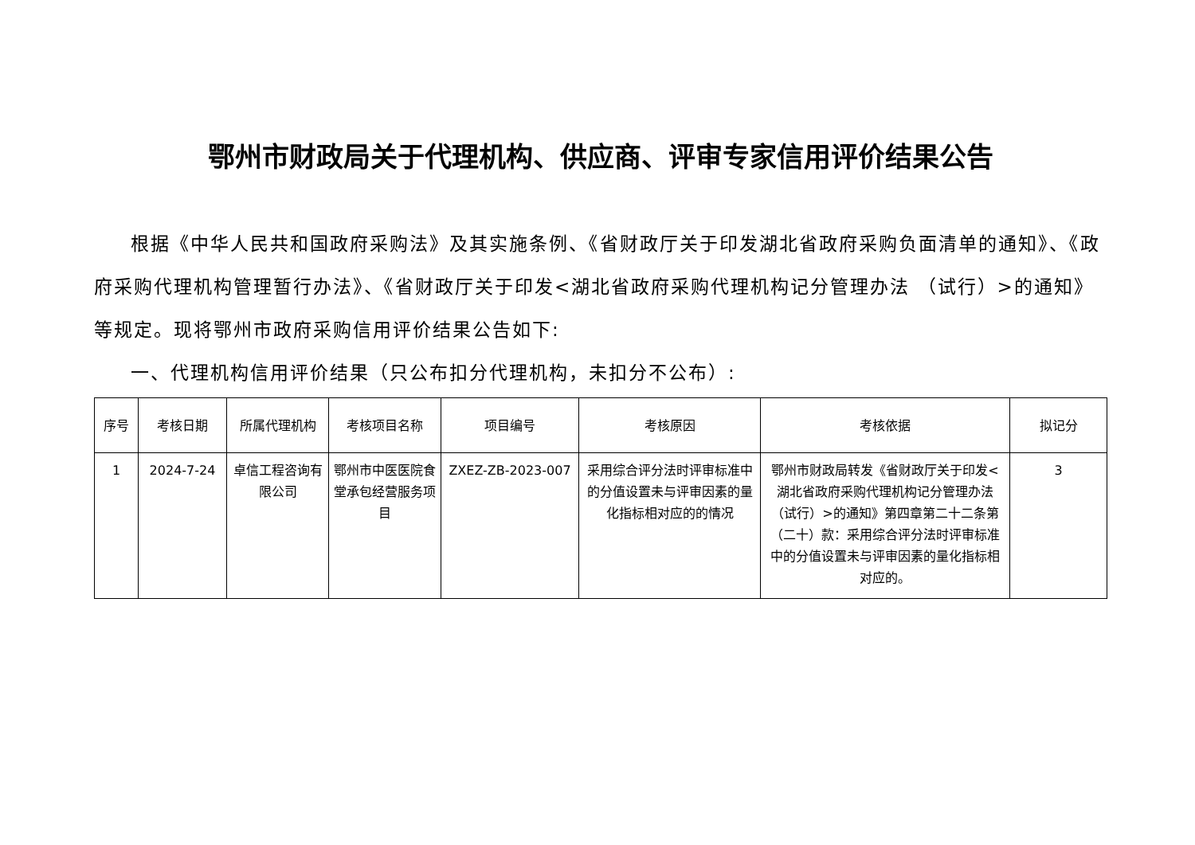鄂州市财政局关于代理机构、供应商、评审专家信用评价结果公告
根据《中华人民共和国政府采购法》及其实施条例、《省财政厅关于印发湖北省政府采购负面清单的通知》、《政府采购代理机构管理暂行办法》、《省财政厅关于印发<湖北省政府采购代理机构记分管理办法 （试行）>的通知》等规定。现将鄂州市政府采购信用评价结果公告如下:
一、代理机构信用评价结果（只公布扣分代理机构，未扣分不公布）:
| 序号 | 考核日期 | 所属代理机构 | 考核项目名称 | 项目编号 | 考核原因 | 考核依据 | 拟记分 |
| --- | --- | --- | --- | --- | --- | --- | --- |
| 1 | 2024-7-24 | 卓信工程咨询有限公司 | 鄂州市中医医院食堂承包经营服务项目 | ZXEZ-ZB-2023-007 | 采用综合评分法时评审标准中的分值设置未与评审因素的量化指标相对应的的情况 | 鄂州市财政局转发《省财政厅关于印发<湖北省政府采购代理机构记分管理办法（试行）>的通知》第四章第二十二条第（二十）款：采用综合评分法时评审标准中的分值设置未与评审因素的量化指标相对应的。 | 3 |